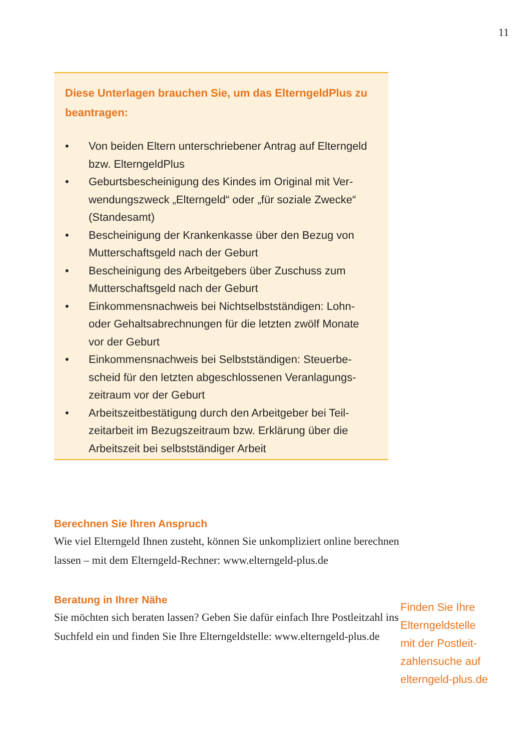11
Diese Unterlagen brauchen Sie, um das ElterngeldPlus zu beantragen:
• Von beiden Eltern unterschriebener Antrag auf Eltern­geld bzw. ElterngeldPlus
• Geburtsbescheinigung des Kindes im Original mit Ver­wendungszweck „Elterngeld“ oder „für soziale Zwecke“ (Standesamt)
• Bescheinigung der Krankenkasse über den Bezug von Mutterschaftsgeld nach der Geburt
• Bescheinigung des Arbeitgebers über Zuschuss zum Mutterschaftsgeld nach der Geburt
• Einkommensnachweis bei Nichtselbstständigen: Lohn- oder Gehaltsabrechnungen für die letzten zwölf Monate vor der Geburt
• Einkommensnachweis bei Selbstständigen: Steuerbe­scheid für den letzten abgeschlossenen Veranlagungs­zeitraum vor der Geburt
• Arbeitszeitbestätigung durch den Arbeitgeber bei Teil­zeitarbeit im Bezugszeitraum bzw. Erklärung über die Arbeitszeit bei selbstständiger Arbeit
Berechnen Sie Ihren Anspruch
Wie viel Elterngeld Ihnen zusteht, können Sie unkompliziert online berechnen lassen – mit dem Elterngeld-Rechner: www.elterngeld-plus.de
Beratung in Ihrer Nähe
Sie möchten sich beraten lassen? Geben Sie dafür einfach Ihre Postleitzahl ins Suchfeld ein und finden Sie Ihre Elterngeld­stelle: www.elterngeld-plus.de
Finden Sie Ihre
Elterngeldstelle
mit der Postleit-
zahlensuche auf
elterngeld-plus.de